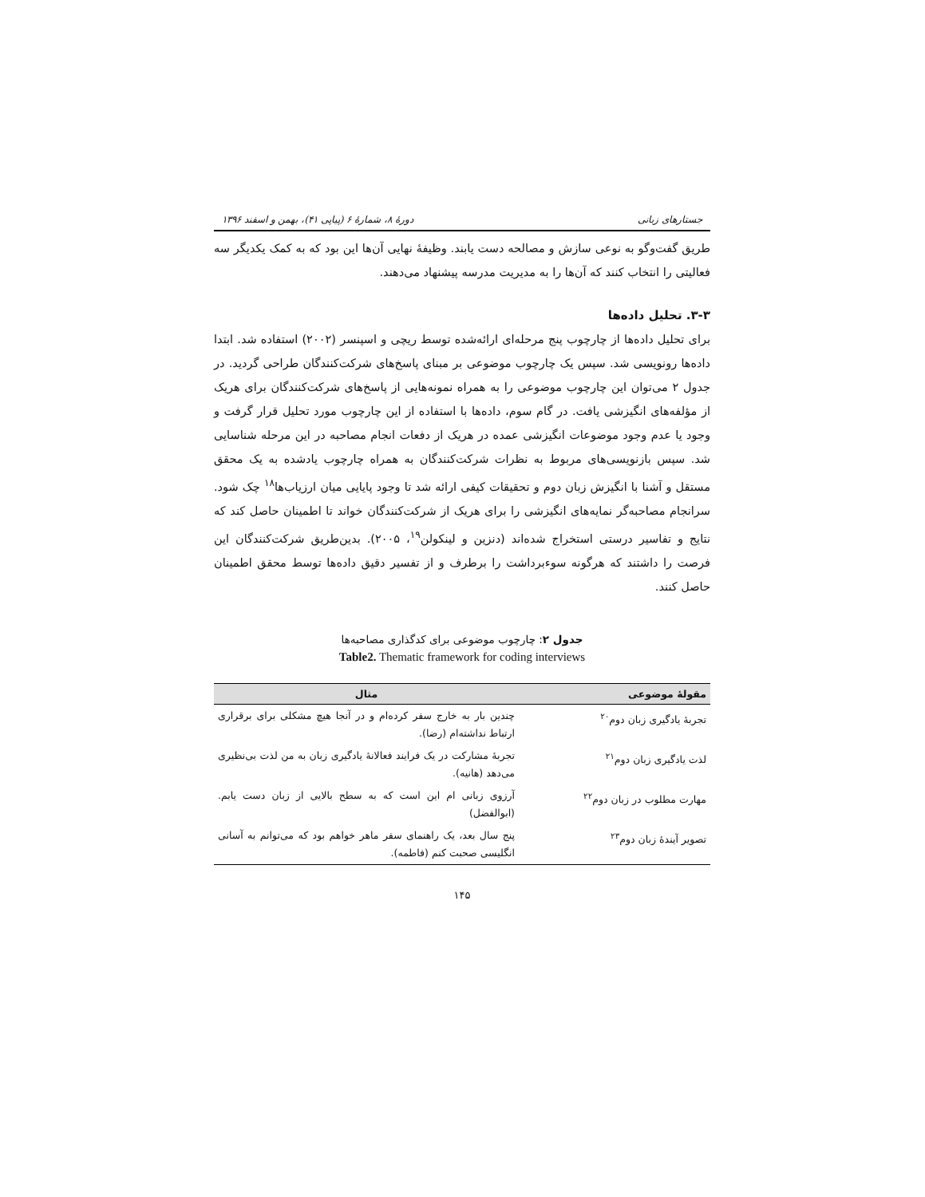جستارهای زبانی دورهٔ ۸، شمارهٔ ۶ (پیاپی ۴۱)، بهمن و اسفند ۱۳۹۶
طریق گفت‌وگو به نوعی سازش و مصالحه دست یابند. وظیفهٔ نهایی آن‌ها این بود که به کمک یکدیگر سه فعالیتی را انتخاب کنند که آن‌ها را به مدیریت مدرسه پیشنهاد می‌دهند.
۳-۳. تحلیل داده‌ها
برای تحلیل داده‌ها از چارچوب پنج مرحله‌ای ارائه‌شده توسط ریچی و اسپنسر (۲۰۰۲) استفاده شد. ابتدا داده‌ها رونویسی شد. سپس یک چارچوب موضوعی بر مبنای پاسخ‌های شرکت‌کنندگان طراحی گردید. در جدول ۲ می‌توان این چارچوب موضوعی را به همراه نمونه‌هایی از پاسخ‌های شرکت‌کنندگان برای هریک از مؤلفه‌های انگیزشی یافت. در گام سوم، داده‌ها با استفاده از این چارچوب مورد تحلیل قرار گرفت و وجود یا عدم وجود موضوعات انگیزشی عمده در هریک از دفعات انجام مصاحبه در این مرحله شناسایی شد. سپس بازنویسی‌های مربوط به نظرات شرکت‌کنندگان به همراه چارچوب یادشده به یک محقق مستقل و آشنا با انگیزش زبان دوم و تحقیقات کیفی ارائه شد تا وجود پایایی میان ارزیاب‌ها<sup>۱۸</sup> چک شود. سرانجام مصاحبه‌گر نمایه‌های انگیزشی را برای هریک از شرکت‌کنندگان خواند تا اطمینان حاصل کند که نتایج و تفاسیر درستی استخراج شده‌اند (دنزین و لینکولن<sup>۱۹</sup>، ۲۰۰۵). بدین‌طریق شرکت‌کنندگان این فرصت را داشتند که هرگونه سوءبرداشت را برطرف و از تفسیر دقیق داده‌ها توسط محقق اطمینان حاصل کنند.
جدول ۲: چارچوب موضوعی برای کدگذاری مصاحبه‌ها
Table2. Thematic framework for coding interviews
| مقولهٔ موضوعی | مثال |
| --- | --- |
| تجربهٔ یادگیری زبان دوم<sup>۲۰</sup> | چندین بار به خارج سفر کرده‌ام و در آنجا هیچ مشکلی برای برقراری ارتباط نداشته‌ام (رضا). |
| لذت یادگیری زبان دوم<sup>۲۱</sup> | تجربهٔ مشارکت در یک فرایند فعالانهٔ یادگیری زبان به من لذت بی‌نظیری می‌دهد (هانیه). |
| مهارت مطلوب در زبان دوم<sup>۲۲</sup> | آرزوی زبانی ام این است که به سطح بالایی از زبان دست یابم. (ابوالفضل) |
| تصویر آیندهٔ زبان دوم<sup>۲۳</sup> | پنج سال بعد، یک راهنمای سفر ماهر خواهم بود که می‌توانم به آسانی انگلیسی صحبت کنم (فاطمه). |
۱۴۵